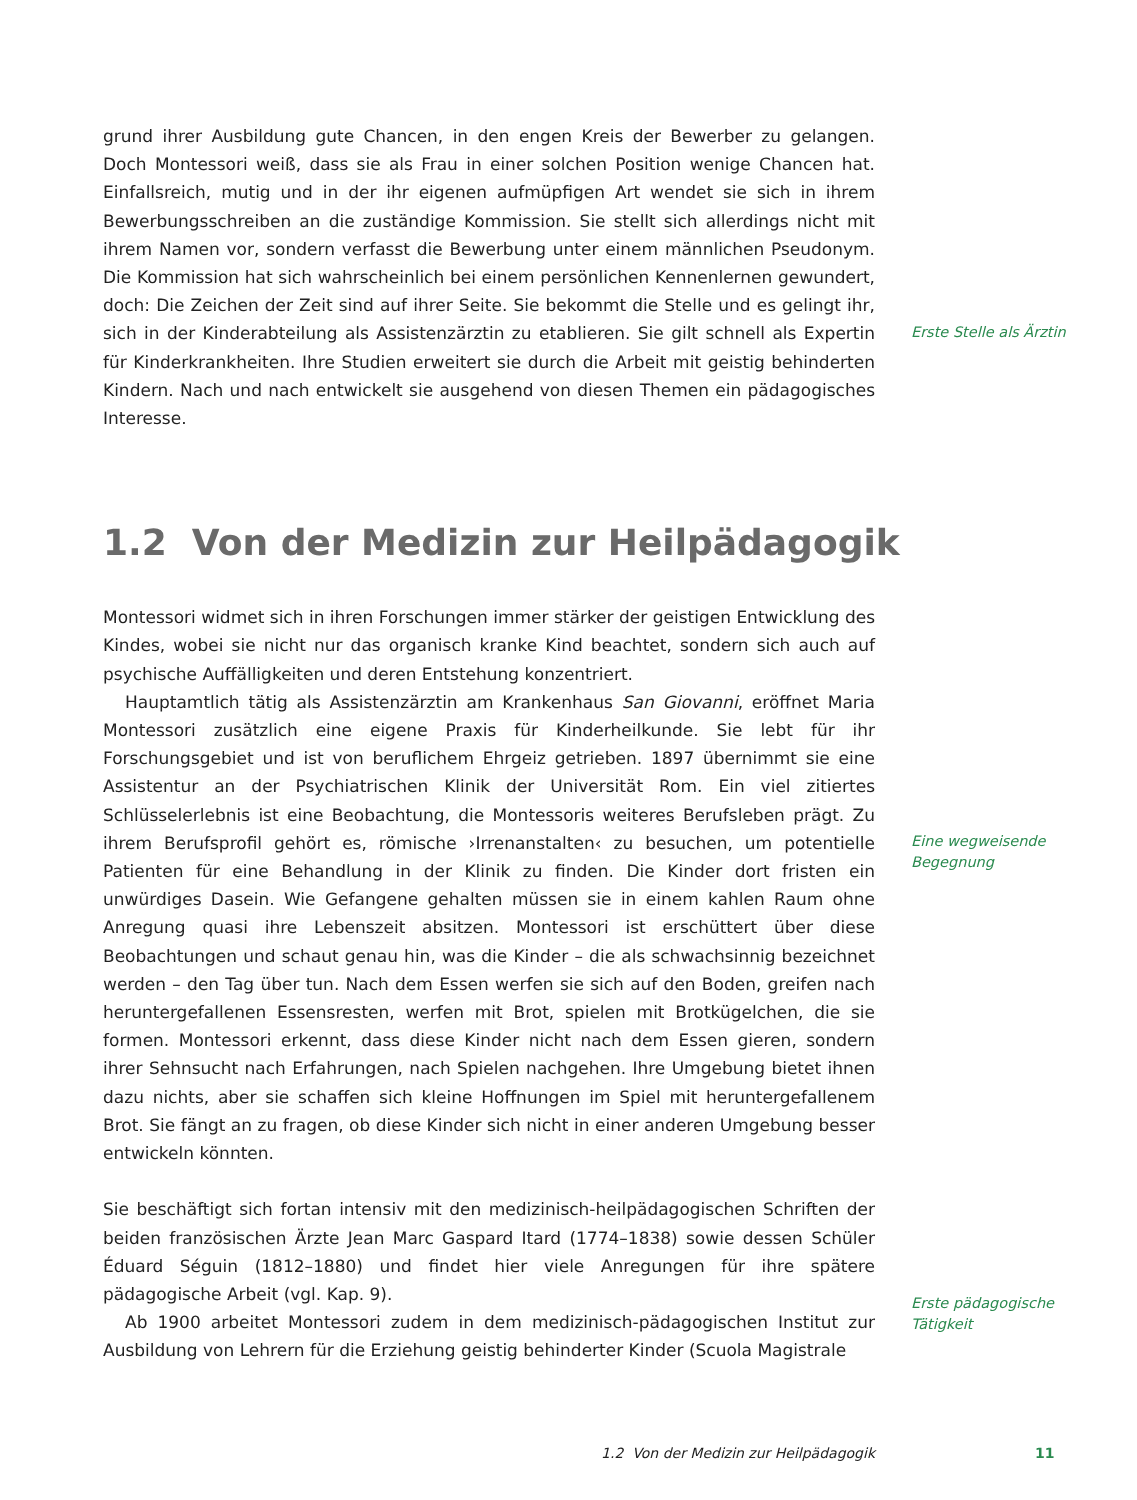grund ihrer Ausbildung gute Chancen, in den engen Kreis der Bewerber zu gelangen. Doch Montessori weiß, dass sie als Frau in einer solchen Position wenige Chancen hat. Einfallsreich, mutig und in der ihr eigenen aufmüpfigen Art wendet sie sich in ihrem Bewerbungsschreiben an die zuständige Kommission. Sie stellt sich allerdings nicht mit ihrem Namen vor, sondern verfasst die Bewerbung unter einem männlichen Pseudonym. Die Kommission hat sich wahrscheinlich bei einem persönlichen Kennenlernen gewundert, doch: Die Zeichen der Zeit sind auf ihrer Seite. Sie bekommt die Stelle und es gelingt ihr, sich in der Kinderabteilung als Assistenzärztin zu etablieren. Sie gilt schnell als Expertin für Kinderkrankheiten. Ihre Studien erweitert sie durch die Arbeit mit geistig behinderten Kindern. Nach und nach entwickelt sie ausgehend von diesen Themen ein pädagogisches Interesse.
Erste Stelle als Ärztin
1.2 Von der Medizin zur Heilpädagogik
Montessori widmet sich in ihren Forschungen immer stärker der geistigen Entwicklung des Kindes, wobei sie nicht nur das organisch kranke Kind beachtet, sondern sich auch auf psychische Auffälligkeiten und deren Entstehung konzentriert.
Hauptamtlich tätig als Assistenzärztin am Krankenhaus San Giovanni, eröffnet Maria Montessori zusätzlich eine eigene Praxis für Kinderheilkunde. Sie lebt für ihr Forschungsgebiet und ist von beruflichem Ehrgeiz getrieben. 1897 übernimmt sie eine Assistentur an der Psychiatrischen Klinik der Universität Rom. Ein viel zitiertes Schlüsselerlebnis ist eine Beobachtung, die Montessoris weiteres Berufsleben prägt. Zu ihrem Berufsprofil gehört es, römische ›Irrenanstalten‹ zu besuchen, um potentielle Patienten für eine Behandlung in der Klinik zu finden. Die Kinder dort fristen ein unwürdiges Dasein. Wie Gefangene gehalten müssen sie in einem kahlen Raum ohne Anregung quasi ihre Lebenszeit absitzen. Montessori ist erschüttert über diese Beobachtungen und schaut genau hin, was die Kinder – die als schwachsinnig bezeichnet werden – den Tag über tun. Nach dem Essen werfen sie sich auf den Boden, greifen nach heruntergefallenen Essensresten, werfen mit Brot, spielen mit Brotkügelchen, die sie formen. Montessori erkennt, dass diese Kinder nicht nach dem Essen gieren, sondern ihrer Sehnsucht nach Erfahrungen, nach Spielen nachgehen. Ihre Umgebung bietet ihnen dazu nichts, aber sie schaffen sich kleine Hoffnungen im Spiel mit heruntergefallenem Brot. Sie fängt an zu fragen, ob diese Kinder sich nicht in einer anderen Umgebung besser entwickeln könnten.
Sie beschäftigt sich fortan intensiv mit den medizinisch-heilpädagogischen Schriften der beiden französischen Ärzte Jean Marc Gaspard Itard (1774–1838) sowie dessen Schüler Éduard Séguin (1812–1880) und findet hier viele Anregungen für ihre spätere pädagogische Arbeit (vgl. Kap. 9).
Ab 1900 arbeitet Montessori zudem in dem medizinisch-pädagogischen Institut zur Ausbildung von Lehrern für die Erziehung geistig behinderter Kinder (Scuola Magistrale
Eine wegweisende Begegnung
Erste pädagogische Tätigkeit
1.2 Von der Medizin zur Heilpädagogik 11